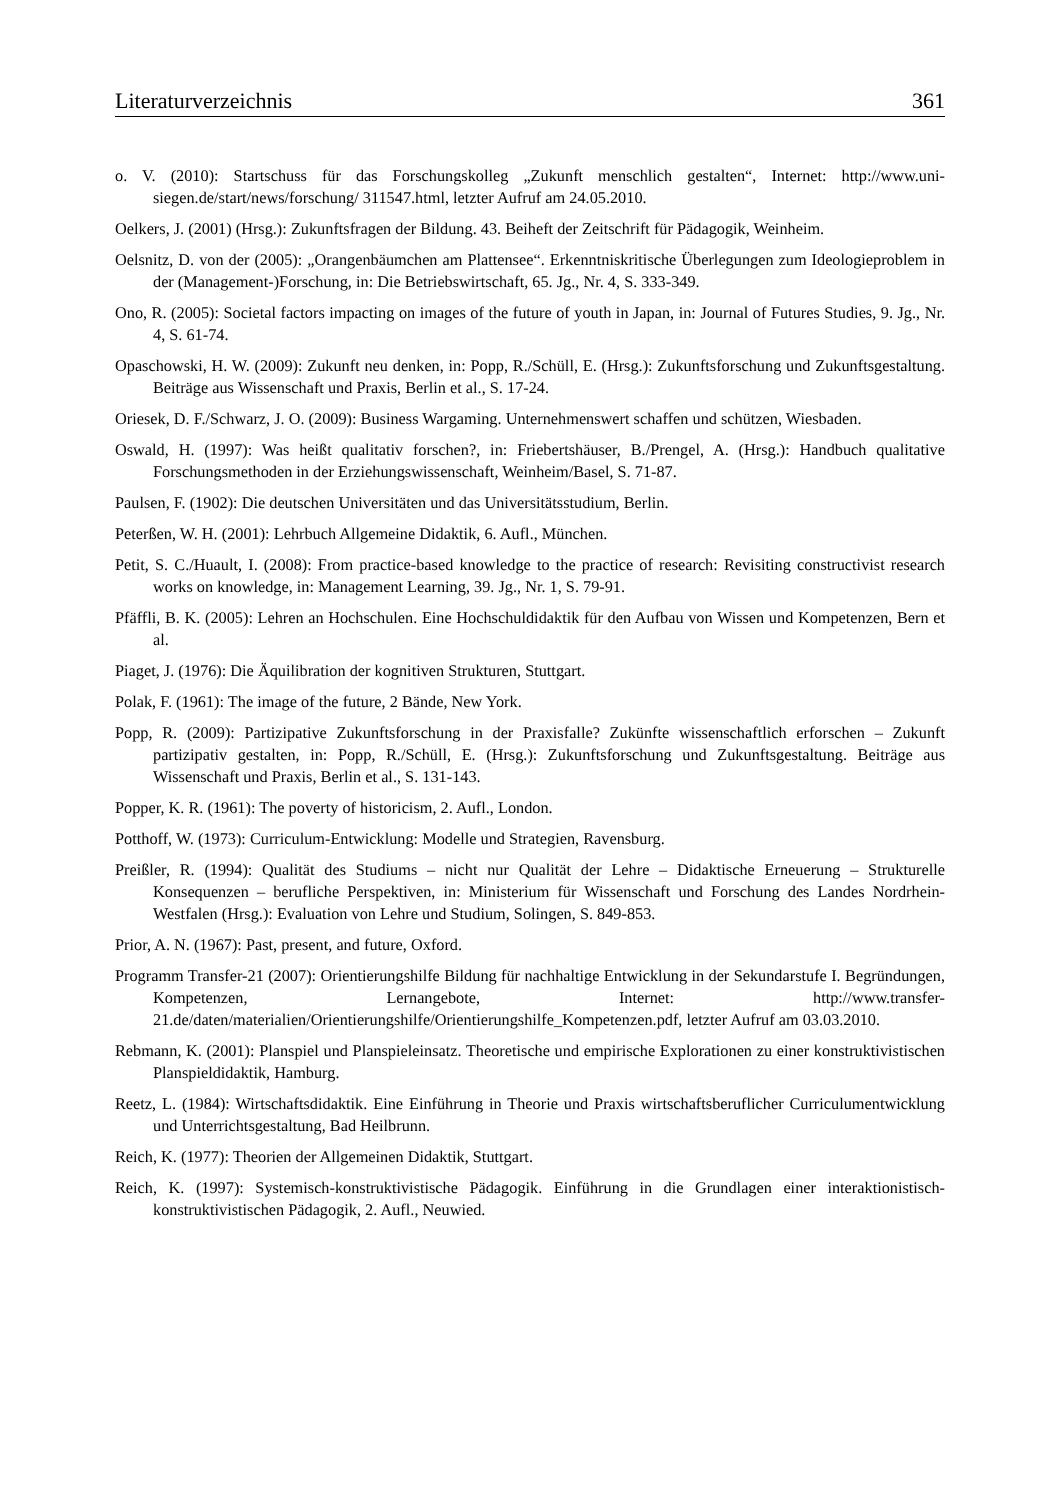Literaturverzeichnis 361
o. V. (2010): Startschuss für das Forschungskolleg „Zukunft menschlich gestalten“, Internet: http://www.uni-siegen.de/start/news/forschung/ 311547.html, letzter Aufruf am 24.05.2010.
Oelkers, J. (2001) (Hrsg.): Zukunftsfragen der Bildung. 43. Beiheft der Zeitschrift für Pädagogik, Weinheim.
Oelsnitz, D. von der (2005): „Orangenbäumchen am Plattensee“. Erkenntniskritische Überlegungen zum Ideologieproblem in der (Management-)Forschung, in: Die Betriebswirtschaft, 65. Jg., Nr. 4, S. 333-349.
Ono, R. (2005): Societal factors impacting on images of the future of youth in Japan, in: Journal of Futures Studies, 9. Jg., Nr. 4, S. 61-74.
Opaschowski, H. W. (2009): Zukunft neu denken, in: Popp, R./Schüll, E. (Hrsg.): Zukunftsforschung und Zukunftsgestaltung. Beiträge aus Wissenschaft und Praxis, Berlin et al., S. 17-24.
Oriesek, D. F./Schwarz, J. O. (2009): Business Wargaming. Unternehmenswert schaffen und schützen, Wiesbaden.
Oswald, H. (1997): Was heißt qualitativ forschen?, in: Friebertshäuser, B./Prengel, A. (Hrsg.): Handbuch qualitative Forschungsmethoden in der Erziehungswissenschaft, Weinheim/Basel, S. 71-87.
Paulsen, F. (1902): Die deutschen Universitäten und das Universitätsstudium, Berlin.
Peterßen, W. H. (2001): Lehrbuch Allgemeine Didaktik, 6. Aufl., München.
Petit, S. C./Huault, I. (2008): From practice-based knowledge to the practice of research: Revisiting constructivist research works on knowledge, in: Management Learning, 39. Jg., Nr. 1, S. 79-91.
Pfäffli, B. K. (2005): Lehren an Hochschulen. Eine Hochschuldidaktik für den Aufbau von Wissen und Kompetenzen, Bern et al.
Piaget, J. (1976): Die Äquilibration der kognitiven Strukturen, Stuttgart.
Polak, F. (1961): The image of the future, 2 Bände, New York.
Popp, R. (2009): Partizipative Zukunftsforschung in der Praxisfalle? Zukünfte wissenschaftlich erforschen – Zukunft partizipativ gestalten, in: Popp, R./Schüll, E. (Hrsg.): Zukunftsforschung und Zukunftsgestaltung. Beiträge aus Wissenschaft und Praxis, Berlin et al., S. 131-143.
Popper, K. R. (1961): The poverty of historicism, 2. Aufl., London.
Potthoff, W. (1973): Curriculum-Entwicklung: Modelle und Strategien, Ravensburg.
Preißler, R. (1994): Qualität des Studiums – nicht nur Qualität der Lehre – Didaktische Erneuerung – Strukturelle Konsequenzen – berufliche Perspektiven, in: Ministerium für Wissenschaft und Forschung des Landes Nordrhein-Westfalen (Hrsg.): Evaluation von Lehre und Studium, Solingen, S. 849-853.
Prior, A. N. (1967): Past, present, and future, Oxford.
Programm Transfer-21 (2007): Orientierungshilfe Bildung für nachhaltige Entwicklung in der Sekundarstufe I. Begründungen, Kompetenzen, Lernangebote, Internet: http://www.transfer-21.de/daten/materialien/Orientierungshilfe/Orientierungshilfe_Kompetenzen.pdf, letzter Aufruf am 03.03.2010.
Rebmann, K. (2001): Planspiel und Planspieleinsatz. Theoretische und empirische Explorationen zu einer konstruktivistischen Planspieldidaktik, Hamburg.
Reetz, L. (1984): Wirtschaftsdidaktik. Eine Einführung in Theorie und Praxis wirtschaftsberuflicher Curriculumentwicklung und Unterrichtsgestaltung, Bad Heilbrunn.
Reich, K. (1977): Theorien der Allgemeinen Didaktik, Stuttgart.
Reich, K. (1997): Systemisch-konstruktivistische Pädagogik. Einführung in die Grundlagen einer interaktionistisch-konstruktivistischen Pädagogik, 2. Aufl., Neuwied.